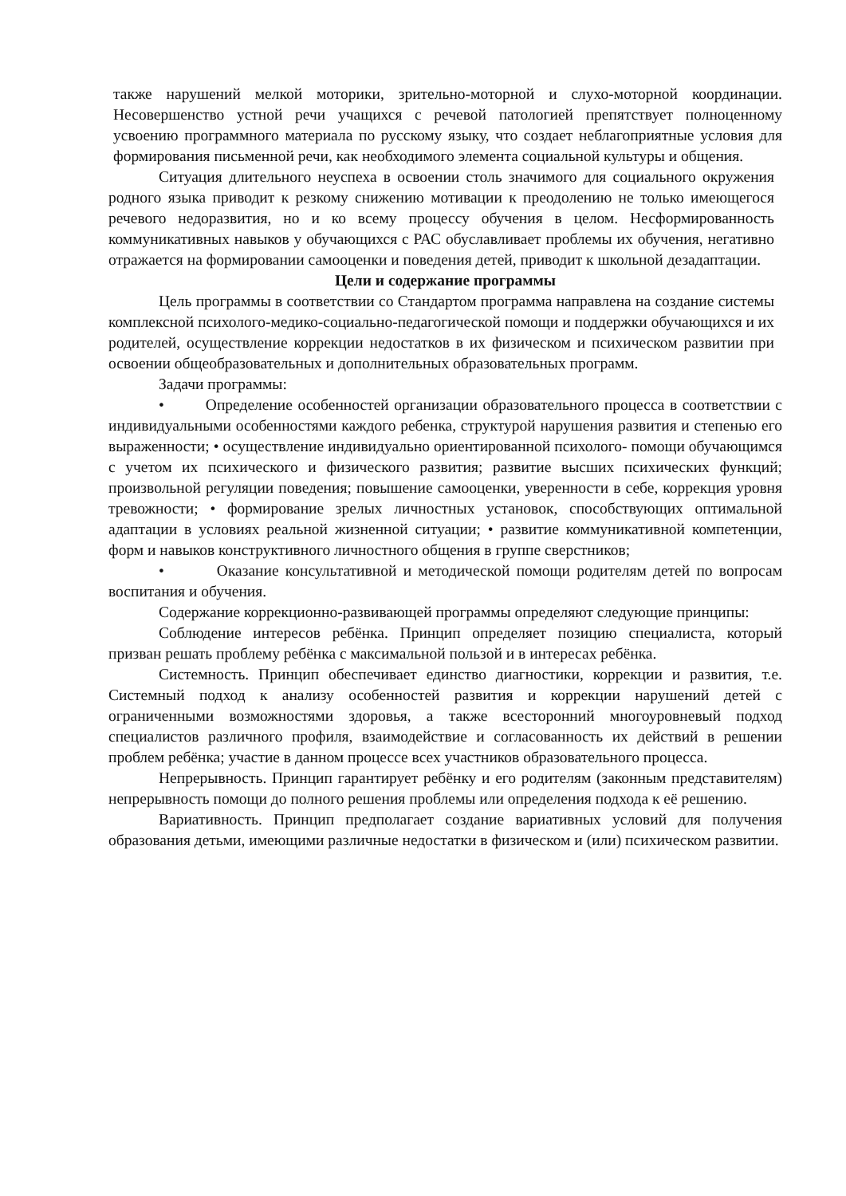также нарушений мелкой моторики, зрительно-моторной и слухо-моторной координации. Несовершенство устной речи учащихся с речевой патологией препятствует полноценному усвоению программного материала по русскому языку, что создает неблагоприятные условия для формирования письменной речи, как необходимого элемента социальной культуры и общения.
Ситуация длительного неуспеха в освоении столь значимого для социального окружения родного языка приводит к резкому снижению мотивации к преодолению не только имеющегося речевого недоразвития, но и ко всему процессу обучения в целом. Несформированность коммуникативных навыков у обучающихся с РАС обуславливает проблемы их обучения, негативно отражается на формировании самооценки и поведения детей, приводит к школьной дезадаптации.
Цели и содержание программы
Цель программы в соответствии со Стандартом программа направлена на создание системы комплексной психолого-медико-социально-педагогической помощи и поддержки обучающихся и их родителей, осуществление коррекции недостатков в их физическом и психическом развитии при освоении общеобразовательных и дополнительных образовательных программ.
Задачи программы:
• Определение особенностей организации образовательного процесса в соответствии с индивидуальными особенностями каждого ребенка, структурой нарушения развития и степенью его выраженности; • осуществление индивидуально ориентированной психолого- помощи обучающимся с учетом их психического и физического развития; развитие высших психических функций; произвольной регуляции поведения; повышение самооценки, уверенности в себе, коррекция уровня тревожности; • формирование зрелых личностных установок, способствующих оптимальной адаптации в условиях реальной жизненной ситуации; • развитие коммуникативной компетенции, форм и навыков конструктивного личностного общения в группе сверстников;
• Оказание консультативной и методической помощи родителям детей по вопросам воспитания и обучения.
Содержание коррекционно-развивающей программы определяют следующие принципы:
Соблюдение интересов ребёнка. Принцип определяет позицию специалиста, который призван решать проблему ребёнка с максимальной пользой и в интересах ребёнка.
Системность. Принцип обеспечивает единство диагностики, коррекции и развития, т.е. Системный подход к анализу особенностей развития и коррекции нарушений детей с ограниченными возможностями здоровья, а также всесторонний многоуровневый подход специалистов различного профиля, взаимодействие и согласованность их действий в решении проблем ребёнка; участие в данном процессе всех участников образовательного процесса.
Непрерывность. Принцип гарантирует ребёнку и его родителям (законным представителям) непрерывность помощи до полного решения проблемы или определения подхода к её решению.
Вариативность. Принцип предполагает создание вариативных условий для получения образования детьми, имеющими различные недостатки в физическом и (или) психическом развитии.